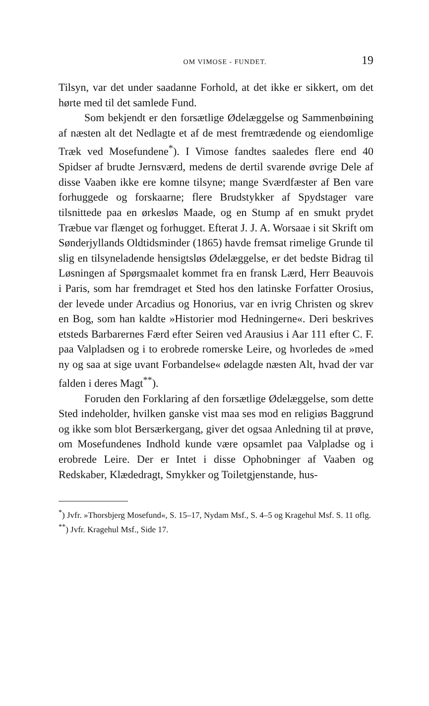OM VIMOSE - FUNDET. 19
Tilsyn, var det under saadanne Forhold, at det ikke er sikkert, om det hørte med til det samlede Fund.
Som bekjendt er den forsætlige Ødelæggelse og Sammenbøining af næsten alt det Nedlagte et af de mest fremtrædende og eiendomlige Træk ved Mosefundene<sup>*</sup>). I Vimose fandtes saaledes flere end 40 Spidser af brudte Jernsværd, medens de dertil svarende øvrige Dele af disse Vaaben ikke ere komne tilsyne; mange Sværdfæster af Ben vare forhuggede og forskaarne; flere Brudstykker af Spydstager vare tilsnittede paa en ørkesløs Maade, og en Stump af en smukt prydet Træbue var flænget og forhugget. Efterat J. J. A. Worsaae i sit Skrift om Sønderjyllands Oldtidsminder (1865) havde fremsat rimelige Grunde til slig en tilsyneladende hensigtsløs Ødelæggelse, er det bedste Bidrag til Løsningen af Spørgsmaalet kommet fra en fransk Lærd, Herr Beauvois i Paris, som har fremdraget et Sted hos den latinske Forfatter Orosius, der levede under Arcadius og Honorius, var en ivrig Christen og skrev en Bog, som han kaldte »Historier mod Hedningerne«. Deri beskrives etsteds Barbarernes Færd efter Seiren ved Arausius i Aar 111 efter C. F. paa Valpladsen og i to erobrede romerske Leire, og hvorledes de »med ny og saa at sige uvant Forbandelse« ødelagde næsten Alt, hvad der var falden i deres Magt<sup>**</sup>).
Foruden den Forklaring af den forsætlige Ødelæggelse, som dette Sted indeholder, hvilken ganske vist maa ses mod en religiøs Baggrund og ikke som blot Bersærkergang, giver det ogsaa Anledning til at prøve, om Mosefundenes Indhold kunde være opsamlet paa Valpladse og i erobrede Leire. Der er Intet i disse Ophobninger af Vaaben og Redskaber, Klædedragt, Smykker og Toiletgjenstande, hus-
<sup>*</sup>) Jvfr. »Thorsbjerg Mosefund«, S. 15–17, Nydam Msf., S. 4–5 og Kragehul Msf. S. 11 oflg.
<sup>**</sup>) Jvfr. Kragehul Msf., Side 17.